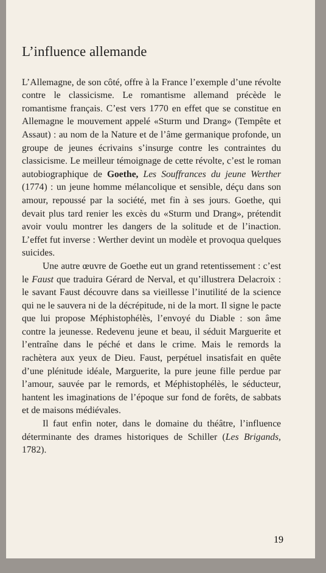L’influence allemande
L’Allemagne, de son côté, offre à la France l’exemple d’une révolte contre le classicisme. Le romantisme allemand précède le romantisme français. C’est vers 1770 en effet que se constitue en Allemagne le mouvement appelé «Sturm und Drang» (Tempête et Assaut) : au nom de la Nature et de l’âme germanique profonde, un groupe de jeunes écrivains s’insurge contre les contraintes du classicisme. Le meilleur témoignage de cette révolte, c’est le roman autobiographique de Goethe, Les Souffrances du jeune Werther (1774) : un jeune homme mélancolique et sensible, déçu dans son amour, repoussé par la société, met fin à ses jours. Goethe, qui devait plus tard renier les excès du «Sturm und Drang», prétendit avoir voulu montrer les dangers de la solitude et de l’inaction. L’effet fut inverse : Werther devint un modèle et provoqua quelques suicides.
Une autre œuvre de Goethe eut un grand retentissement : c’est le Faust que traduira Gérard de Nerval, et qu’illustrera Delacroix : le savant Faust découvre dans sa vieillesse l’inutilité de la science qui ne le sauvera ni de la décrépitude, ni de la mort. Il signe le pacte que lui propose Méphistophélès, l’envoyé du Diable : son âme contre la jeunesse. Redevenu jeune et beau, il séduit Marguerite et l’entraîne dans le péché et dans le crime. Mais le remords la rachètera aux yeux de Dieu. Faust, perpétuel insatisfait en quête d’une plénitude idéale, Marguerite, la pure jeune fille perdue par l’amour, sauvée par le remords, et Méphistophélès, le séducteur, hantent les imaginations de l’époque sur fond de forêts, de sabbats et de maisons médiévales.
Il faut enfin noter, dans le domaine du théâtre, l’influence déterminante des drames historiques de Schiller (Les Brigands, 1782).
19